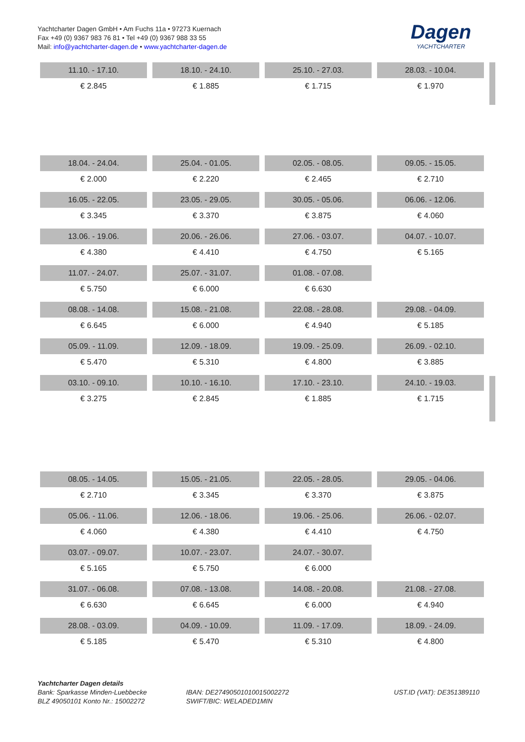Yachtcharter Dagen GmbH • Am Fuchs 11a • 97273 Kuernach
Fax +49 (0) 9367 983 76 81 • Tel +49 (0) 9367 988 33 55
Mail: info@yachtcharter-dagen.de • www.yachtcharter-dagen.de
Dagen
YACHTCHARTER
| 11.10. - 17.10. | 18.10. - 24.10. | 25.10. - 27.03. | 28.03. - 10.04. |
| € 2.845 | € 1.885 | € 1.715 | € 1.970 |
| 18.04. - 24.04. | 25.04. - 01.05. | 02.05. - 08.05. | 09.05. - 15.05. |
| € 2.000 | € 2.220 | € 2.465 | € 2.710 |
| 16.05. - 22.05. | 23.05. - 29.05. | 30.05. - 05.06. | 06.06. - 12.06. |
| € 3.345 | € 3.370 | € 3.875 | € 4.060 |
| 13.06. - 19.06. | 20.06. - 26.06. | 27.06. - 03.07. | 04.07. - 10.07. |
| € 4.380 | € 4.410 | € 4.750 | € 5.165 |
| 11.07. - 24.07. | 25.07. - 31.07. | 01.08. - 07.08. | |
| € 5.750 | € 6.000 | € 6.630 | |
| 08.08. - 14.08. | 15.08. - 21.08. | 22.08. - 28.08. | 29.08. - 04.09. |
| € 6.645 | € 6.000 | € 4.940 | € 5.185 |
| 05.09. - 11.09. | 12.09. - 18.09. | 19.09. - 25.09. | 26.09. - 02.10. |
| € 5.470 | € 5.310 | € 4.800 | € 3.885 |
| 03.10. - 09.10. | 10.10. - 16.10. | 17.10. - 23.10. | 24.10. - 19.03. |
| € 3.275 | € 2.845 | € 1.885 | € 1.715 |
| 08.05. - 14.05. | 15.05. - 21.05. | 22.05. - 28.05. | 29.05. - 04.06. |
| € 2.710 | € 3.345 | € 3.370 | € 3.875 |
| 05.06. - 11.06. | 12.06. - 18.06. | 19.06. - 25.06. | 26.06. - 02.07. |
| € 4.060 | € 4.380 | € 4.410 | € 4.750 |
| 03.07. - 09.07. | 10.07. - 23.07. | 24.07. - 30.07. | |
| € 5.165 | € 5.750 | € 6.000 | |
| 31.07. - 06.08. | 07.08. - 13.08. | 14.08. - 20.08. | 21.08. - 27.08. |
| € 6.630 | € 6.645 | € 6.000 | € 4.940 |
| 28.08. - 03.09. | 04.09. - 10.09. | 11.09. - 17.09. | 18.09. - 24.09. |
| € 5.185 | € 5.470 | € 5.310 | € 4.800 |
Yachtcharter Dagen details
Bank: Sparkasse Minden-Luebbecke
BLZ 49050101 Konto Nr.: 15002272
IBAN: DE27490501010015002272
SWIFT/BIC: WELADED1MIN
UST.ID (VAT): DE351389110